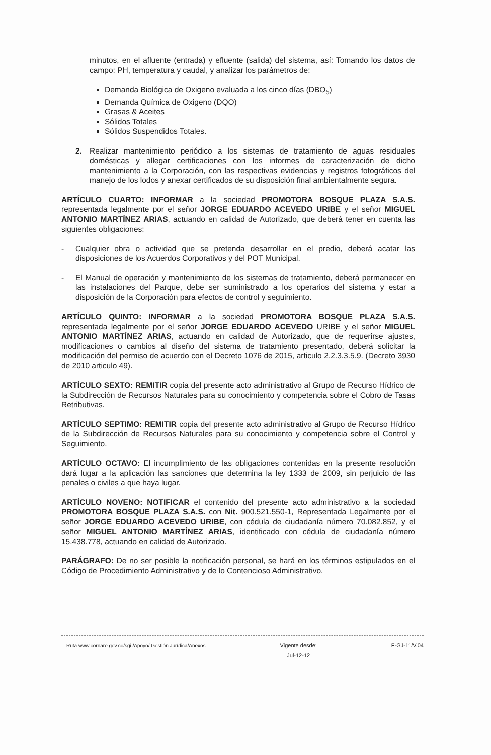minutos, en el afluente (entrada) y efluente (salida) del sistema, así: Tomando los datos de campo: PH, temperatura y caudal, y analizar los parámetros de:
Demanda Biológica de Oxigeno evaluada a los cinco días (DBO<sub>5</sub>)
Demanda Química de Oxigeno (DQO)
Grasas & Aceites
Sólidos Totales
Sólidos Suspendidos Totales.
2. Realizar mantenimiento periódico a los sistemas de tratamiento de aguas residuales domésticas y allegar certificaciones con los informes de caracterización de dicho mantenimiento a la Corporación, con las respectivas evidencias y registros fotográficos del manejo de los lodos y anexar certificados de su disposición final ambientalmente segura.
ARTÍCULO CUARTO: INFORMAR a la sociedad PROMOTORA BOSQUE PLAZA S.A.S. representada legalmente por el señor JORGE EDUARDO ACEVEDO URIBE y el señor MIGUEL ANTONIO MARTÍNEZ ARIAS, actuando en calidad de Autorizado, que deberá tener en cuenta las siguientes obligaciones:
- Cualquier obra o actividad que se pretenda desarrollar en el predio, deberá acatar las disposiciones de los Acuerdos Corporativos y del POT Municipal.
- El Manual de operación y mantenimiento de los sistemas de tratamiento, deberá permanecer en las instalaciones del Parque, debe ser suministrado a los operarios del sistema y estar a disposición de la Corporación para efectos de control y seguimiento.
ARTÍCULO QUINTO: INFORMAR a la sociedad PROMOTORA BOSQUE PLAZA S.A.S. representada legalmente por el señor JORGE EDUARDO ACEVEDO URIBE y el señor MIGUEL ANTONIO MARTÍNEZ ARIAS, actuando en calidad de Autorizado, que de requerirse ajustes, modificaciones o cambios al diseño del sistema de tratamiento presentado, deberá solicitar la modificación del permiso de acuerdo con el Decreto 1076 de 2015, articulo 2.2.3.3.5.9. (Decreto 3930 de 2010 articulo 49).
ARTÍCULO SEXTO: REMITIR copia del presente acto administrativo al Grupo de Recurso Hídrico de la Subdirección de Recursos Naturales para su conocimiento y competencia sobre el Cobro de Tasas Retributivas.
ARTÍCULO SEPTIMO: REMITIR copia del presente acto administrativo al Grupo de Recurso Hídrico de la Subdirección de Recursos Naturales para su conocimiento y competencia sobre el Control y Seguimiento.
ARTÍCULO OCTAVO: El incumplimiento de las obligaciones contenidas en la presente resolución dará lugar a la aplicación las sanciones que determina la ley 1333 de 2009, sin perjuicio de las penales o civiles a que haya lugar.
ARTÍCULO NOVENO: NOTIFICAR el contenido del presente acto administrativo a la sociedad PROMOTORA BOSQUE PLAZA S.A.S. con Nit. 900.521.550-1, Representada Legalmente por el señor JORGE EDUARDO ACEVEDO URIBE, con cédula de ciudadanía número 70.082.852, y el señor MIGUEL ANTONIO MARTÍNEZ ARIAS, identificado con cédula de ciudadanía número 15.438.778, actuando en calidad de Autorizado.
PARÁGRAFO: De no ser posible la notificación personal, se hará en los términos estipulados en el Código de Procedimiento Administrativo y de lo Contencioso Administrativo.
Ruta www.cornare.gov.co/sgi /Apoyo/ Gestión Jurídica/Anexos
Vigente desde:
Jul-12-12
F-GJ-11/V.04